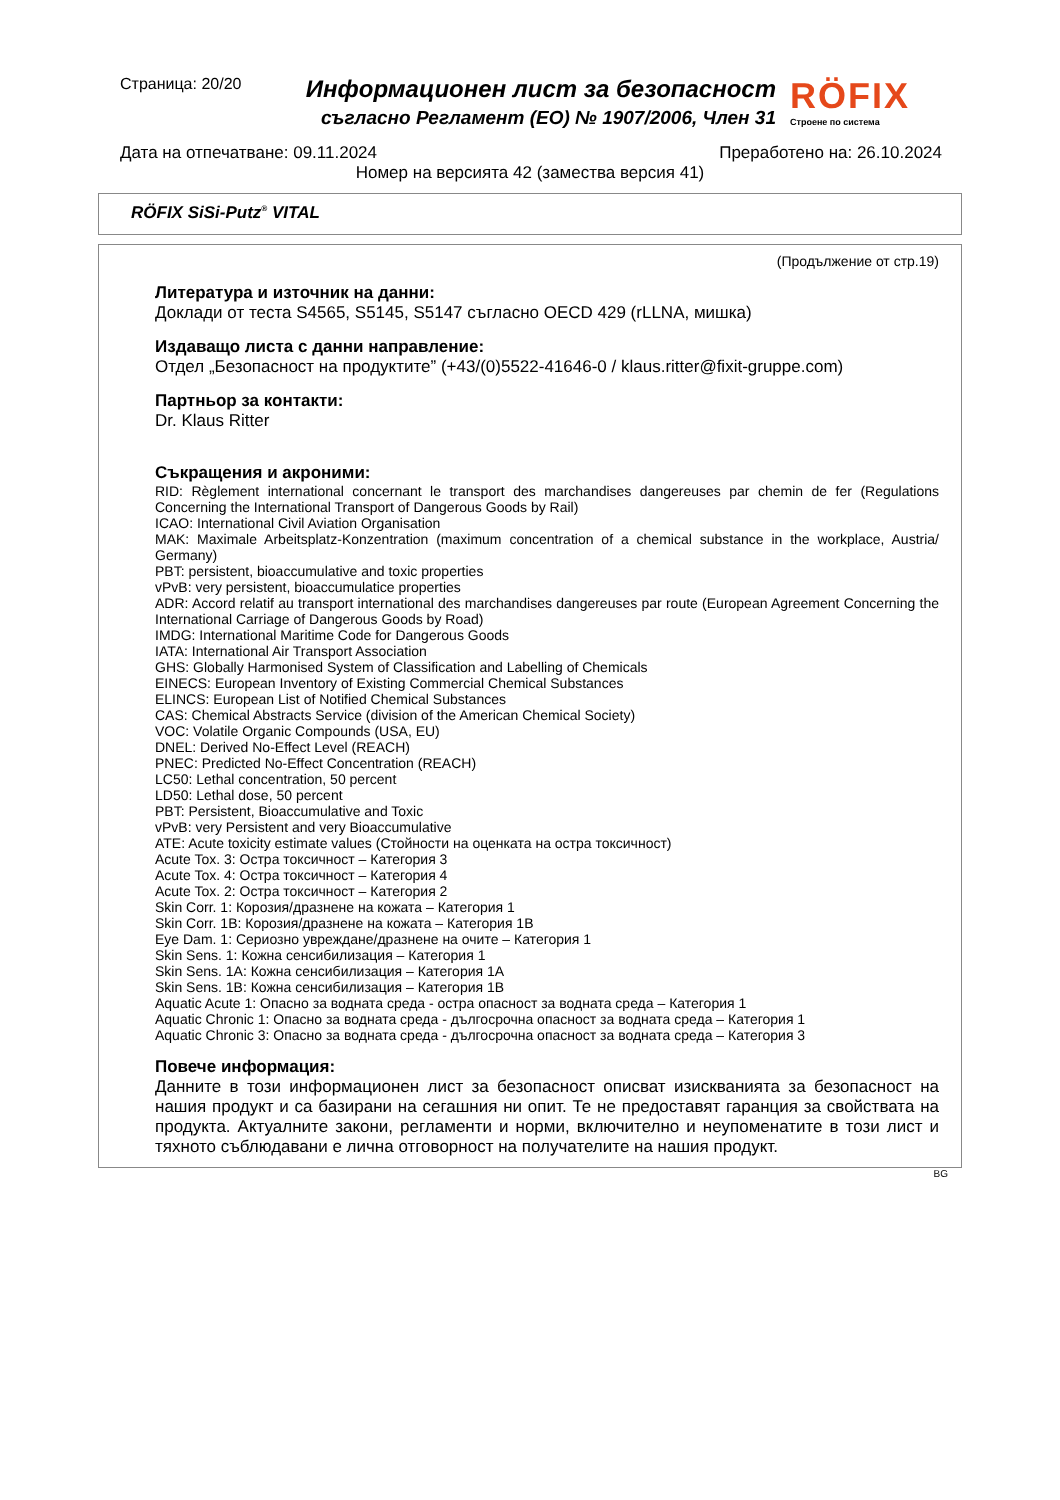Страница: 20/20
Информационен лист за безопасност
съгласно Регламент (ЕО) № 1907/2006, Член 31
RÖFIX
Строене по система
Дата на отпечатване: 09.11.2024 Преработено на: 26.10.2024
Номер на версията 42 (замества версия 41)
RÖFIX SiSi-Putz<sup>®</sup> VITAL
(Продължение от стр.19)
Литература и източник на данни:
Доклади от теста S4565, S5145, S5147 съгласно OECD 429 (rLLNA, мишка)
Издаващо листа с данни направление:
Отдел „Безопасност на продуктите” (+43/(0)5522-41646-0 / klaus.ritter@fixit-gruppe.com)
Партньор за контакти:
Dr. Klaus Ritter
Съкращения и акроними:
RID: Règlement international concernant le transport des marchandises dangereuses par chemin de fer (Regulations Concerning the International Transport of Dangerous Goods by Rail)
ICAO: International Civil Aviation Organisation
MAK: Maximale Arbeitsplatz-Konzentration (maximum concentration of a chemical substance in the workplace, Austria/ Germany)
PBT: persistent, bioaccumulative and toxic properties
vPvB: very persistent, bioaccumulatice properties
ADR: Accord relatif au transport international des marchandises dangereuses par route (European Agreement Concerning the International Carriage of Dangerous Goods by Road)
IMDG: International Maritime Code for Dangerous Goods
IATA: International Air Transport Association
GHS: Globally Harmonised System of Classification and Labelling of Chemicals
EINECS: European Inventory of Existing Commercial Chemical Substances
ELINCS: European List of Notified Chemical Substances
CAS: Chemical Abstracts Service (division of the American Chemical Society)
VOC: Volatile Organic Compounds (USA, EU)
DNEL: Derived No-Effect Level (REACH)
PNEC: Predicted No-Effect Concentration (REACH)
LC50: Lethal concentration, 50 percent
LD50: Lethal dose, 50 percent
PBT: Persistent, Bioaccumulative and Toxic
vPvB: very Persistent and very Bioaccumulative
ATE: Acute toxicity estimate values (Стойности на оценката на остра токсичност)
Acute Tox. 3: Остра токсичност – Категория 3
Acute Tox. 4: Остра токсичност – Категория 4
Acute Tox. 2: Остра токсичност – Категория 2
Skin Corr. 1: Корозия/дразнене на кожата – Категория 1
Skin Corr. 1B: Корозия/дразнене на кожата – Категория 1B
Eye Dam. 1: Сериозно увреждане/дразнене на очите – Категория 1
Skin Sens. 1: Кожна сенсибилизация – Категория 1
Skin Sens. 1A: Кожна сенсибилизация – Категория 1A
Skin Sens. 1B: Кожна сенсибилизация – Категория 1B
Aquatic Acute 1: Опасно за водната среда - остра опасност за водната среда – Категория 1
Aquatic Chronic 1: Опасно за водната среда - дългосрочна опасност за водната среда – Категория 1
Aquatic Chronic 3: Опасно за водната среда - дългосрочна опасност за водната среда – Категория 3
Повече информация:
Данните в този информационен лист за безопасност описват изискванията за безопасност на нашия продукт и са базирани на сегашния ни опит. Те не предоставят гаранция за свойствата на продукта. Актуалните закони, регламенти и норми, включително и неупоменатите в този лист и тяхното съблюдавани е лична отговорност на получателите на нашия продукт.
BG